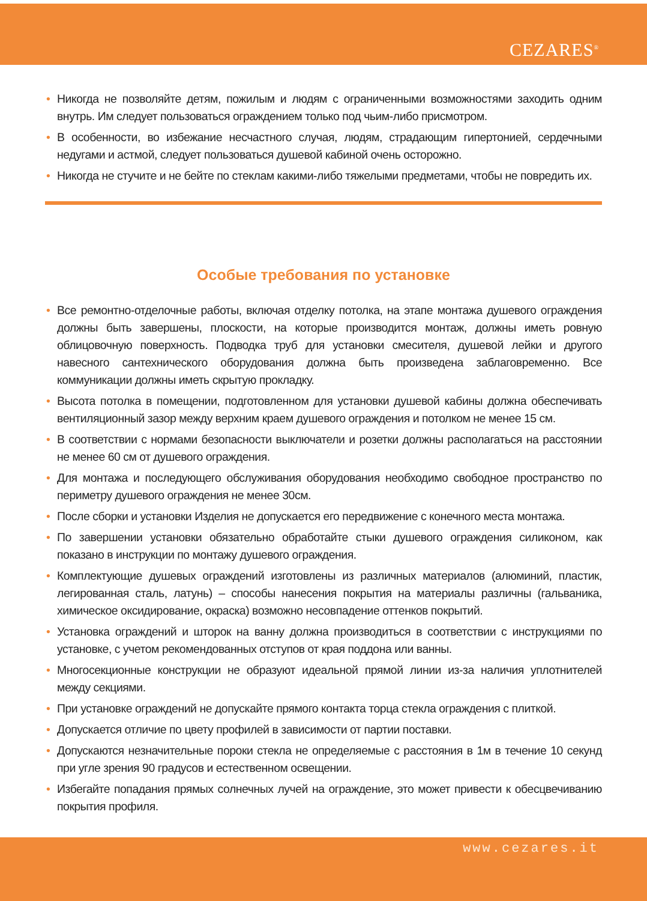CEZARES<sup>®</sup>
• Никогда не позволяйте детям, пожилым и людям с ограниченными возможностями заходить одним внутрь. Им следует пользоваться ограждением только под чьим-либо присмотром.
• В особенности, во избежание несчастного случая, людям, страдающим гипертонией, сердечными недугами и астмой, следует пользоваться душевой кабиной очень осторожно.
• Никогда не стучите и не бейте по стеклам какими-либо тяжелыми предметами, чтобы не повредить их.
Особые требования по установке
• Все ремонтно-отделочные работы, включая отделку потолка, на этапе монтажа душевого ограждения должны быть завершены, плоскости, на которые производится монтаж, должны иметь ровную облицовочную поверхность. Подводка труб для установки смесителя, душевой лейки и другого навесного сантехнического оборудования должна быть произведена заблаговременно. Все коммуникации должны иметь скрытую прокладку.
• Высота потолка в помещении, подготовленном для установки душевой кабины должна обеспечивать вентиляционный зазор между верхним краем душевого ограждения и потолком не менее 15 см.
• В соответствии с нормами безопасности выключатели и розетки должны располагаться на расстоянии не менее 60 см от душевого ограждения.
• Для монтажа и последующего обслуживания оборудования необходимо свободное пространство по периметру душевого ограждения не менее 30см.
• После сборки и установки Изделия не допускается его передвижение с конечного места монтажа.
• По завершении установки обязательно обработайте стыки душевого ограждения силиконом, как показано в инструкции по монтажу душевого ограждения.
• Комплектующие душевых ограждений изготовлены из различных материалов (алюминий, пластик, легированная сталь, латунь) – способы нанесения покрытия на материалы различны (гальваника, химическое оксидирование, окраска) возможно несовпадение оттенков покрытий.
• Установка ограждений и шторок на ванну должна производиться в соответствии с инструкциями по установке, с учетом рекомендованных отступов от края поддона или ванны.
• Многосекционные конструкции не образуют идеальной прямой линии из-за наличия уплотнителей между секциями.
• При установке ограждений не допускайте прямого контакта торца стекла ограждения с плиткой.
• Допускается отличие по цвету профилей в зависимости от партии поставки.
• Допускаются незначительные пороки стекла не определяемые с расстояния в 1м в течение 10 секунд при угле зрения 90 градусов и естественном освещении.
• Избегайте попадания прямых солнечных лучей на ограждение, это может привести к обесцвечиванию покрытия профиля.
www.cezares.it